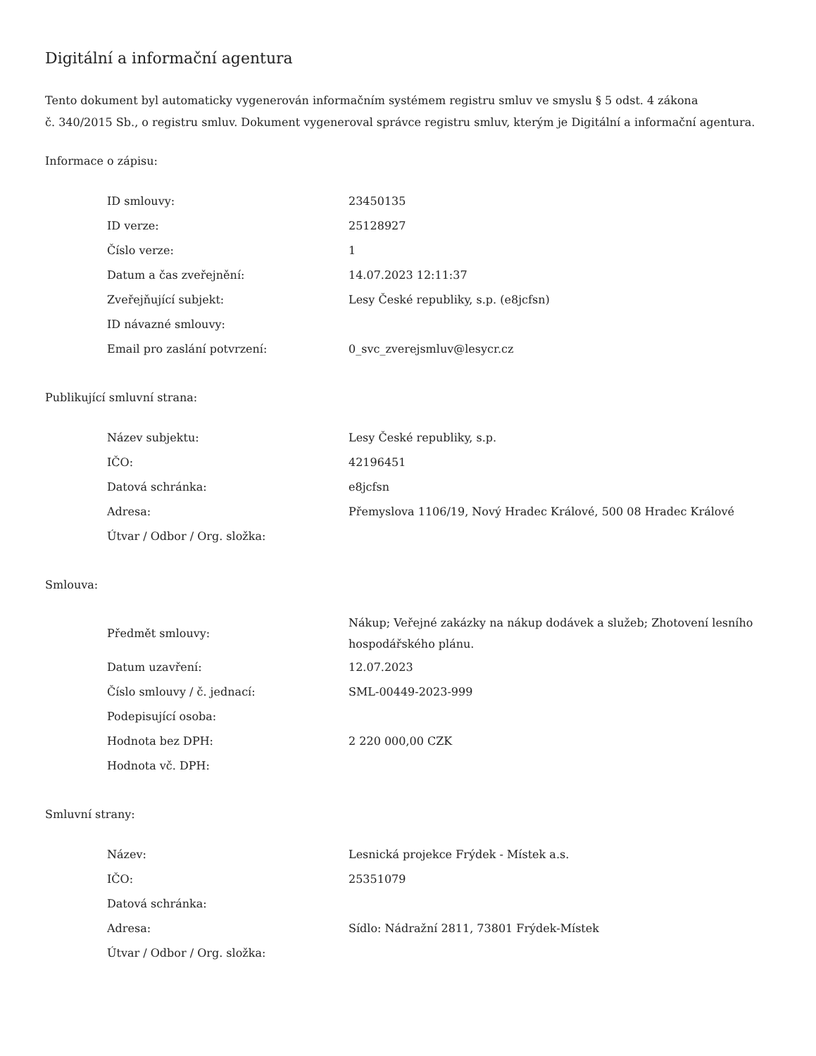Digitální a informační agentura
Tento dokument byl automaticky vygenerován informačním systémem registru smluv ve smyslu § 5 odst. 4 zákona
č. 340/2015 Sb., o registru smluv. Dokument vygeneroval správce registru smluv, kterým je Digitální a informační agentura.
Informace o zápisu:
| ID smlouvy: | 23450135 |
| ID verze: | 25128927 |
| Číslo verze: | 1 |
| Datum a čas zveřejnění: | 14.07.2023 12:11:37 |
| Zveřejňující subjekt: | Lesy České republiky, s.p. (e8jcfsn) |
| ID návazné smlouvy: | |
| Email pro zaslání potvrzení: | 0_svc_zverejsmluv@lesycr.cz |
Publikující smluvní strana:
| Název subjektu: | Lesy České republiky, s.p. |
| IČO: | 42196451 |
| Datová schránka: | e8jcfsn |
| Adresa: | Přemyslova 1106/19, Nový Hradec Králové, 500 08 Hradec Králové |
| Útvar / Odbor / Org. složka: | |
Smlouva:
| Předmět smlouvy: | Nákup; Veřejné zakázky na nákup dodávek a služeb; Zhotovení lesního hospodářského plánu. |
| Datum uzavření: | 12.07.2023 |
| Číslo smlouvy / č. jednací: | SML-00449-2023-999 |
| Podepisující osoba: | |
| Hodnota bez DPH: | 2 220 000,00 CZK |
| Hodnota vč. DPH: | |
Smluvní strany:
| Název: | Lesnická projekce Frýdek - Místek a.s. |
| IČO: | 25351079 |
| Datová schránka: | |
| Adresa: | Sídlo: Nádražní 2811, 73801 Frýdek-Místek |
| Útvar / Odbor / Org. složka: | |